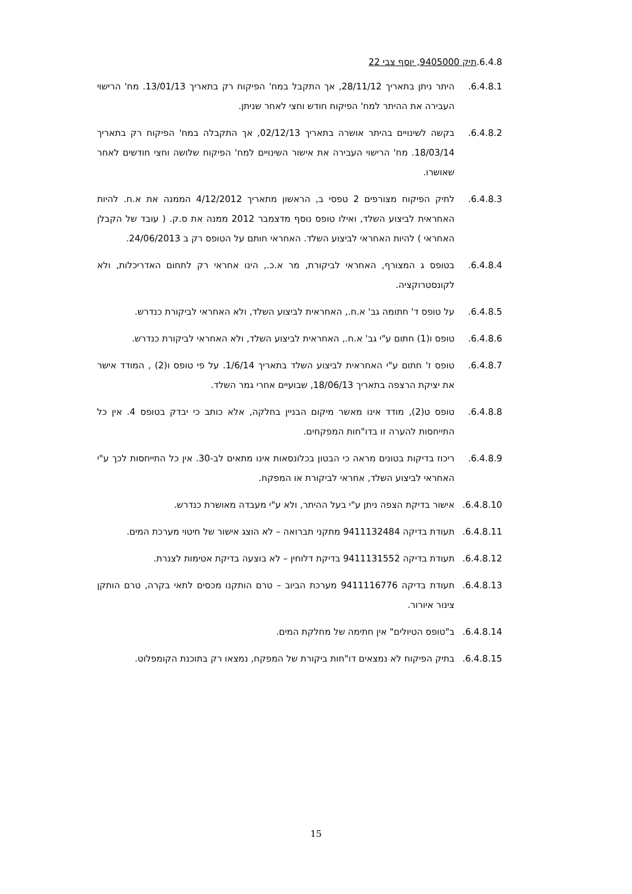6.4.8.תיק 9405000, יוסף צבי 22
6.4.8.1. היתר ניתן בתאריך 28/11/12, אך התקבל במח' הפיקוח רק בתאריך 13/01/13. מח' הרישוי העבירה את ההיתר למח' הפיקוח חודש וחצי לאחר שניתן.
6.4.8.2. בקשה לשינויים בהיתר אושרה בתאריך 02/12/13, אך התקבלה במח' הפיקוח רק בתאריך 18/03/14. מח' הרישוי העבירה את אישור השינויים למח' הפיקוח שלושה וחצי חודשים לאחר שאושרו.
6.4.8.3. לתיק הפיקוח מצורפים 2 טפסי ב, הראשון מתאריך 4/12/2012 הממנה את א.ח. להיות האחראית לביצוע השלד, ואילו טופס נוסף מדצמבר 2012 ממנה את ס.ק. ( עובד של הקבלן האחראי ) להיות האחראי לביצוע השלד. האחראי חותם על הטופס רק ב 24/06/2013.
6.4.8.4. בטופס ג המצורף, האחראי לביקורת, מר א.כ., הינו אחראי רק לתחום האדריכלות, ולא לקונסטרוקציה.
6.4.8.5. על טופס ד' חתומה גב' א.ח., האחראית לביצוע השלד, ולא האחראי לביקורת כנדרש.
6.4.8.6. טופס ו(1) חתום ע"י גב' א.ח., האחראית לביצוע השלד, ולא האחראי לביקורת כנדרש.
6.4.8.7. טופס ז' חתום ע"י האחראית לביצוע השלד בתאריך 1/6/14. על פי טופס ו(2) , המודד אישר את יציקת הרצפה בתאריך 18/06/13, שבועיים אחרי גמר השלד.
6.4.8.8. טופס ט(2), מודד אינו מאשר מיקום הבניין בחלקה, אלא כותב כי יבדק בטופס 4. אין כל התייחסות להערה זו בדו"חות המפקחים.
6.4.8.9. ריכוז בדיקות בטונים מראה כי הבטון בכלונסאות אינו מתאים לב-30. אין כל התייחסות לכך ע"י האחראי לביצוע השלד, אחראי לביקורת או המפקח.
6.4.8.10.
אישור בדיקת הצפה ניתן ע"י בעל ההיתר, ולא ע"י מעבדה מאושרת כנדרש.
6.4.8.11.
תעודת בדיקה 9411132484 מתקני תברואה – לא הוצג אישור של חיטוי מערכת המים.
6.4.8.12.
תעודת בדיקה 9411131552 בדיקת דלוחין – לא בוצעה בדיקת אטימות לצנרת.
6.4.8.13.
תעודת בדיקה 9411116776 מערכת הביוב – טרם הותקנו מכסים לתאי בקרה, טרם הותקן צינור איורור.
6.4.8.14.
ב"טופס הטיולים" אין חתימה של מחלקת המים.
6.4.8.15.
בתיק הפיקוח לא נמצאים דו"חות ביקורת של המפקח, נמצאו רק בתוכנת הקומפלוט.
15